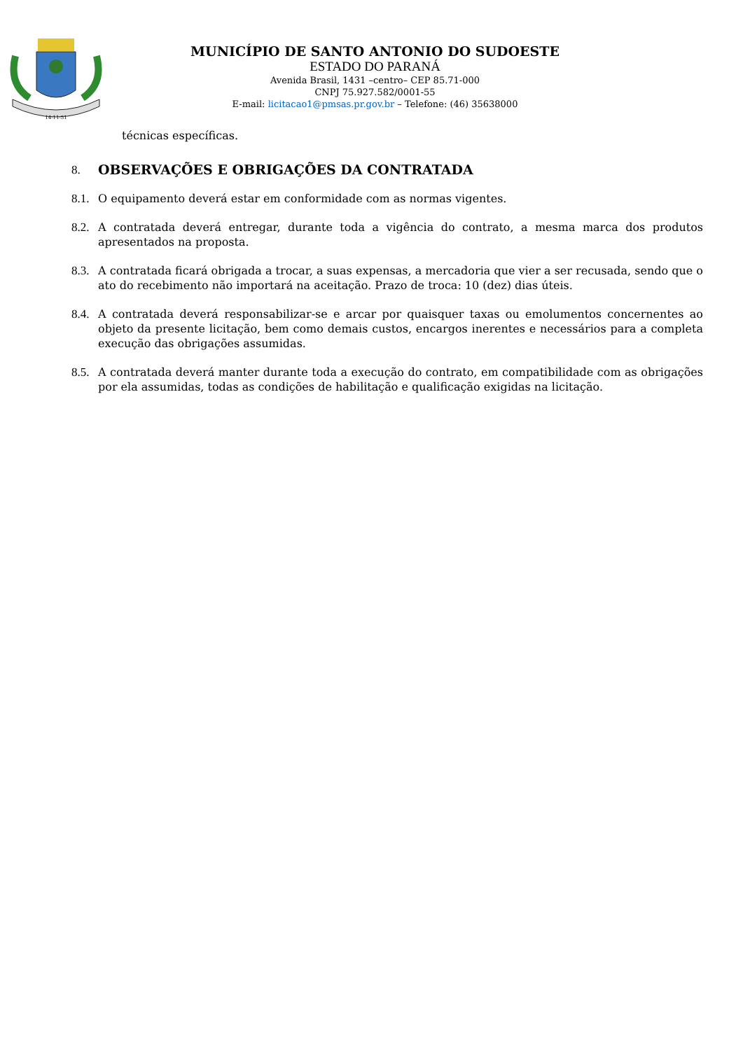14-11-51
MUNICÍPIO DE SANTO ANTONIO DO SUDOESTE
ESTADO DO PARANÁ
Avenida Brasil, 1431 –centro– CEP 85.71-000
CNPJ 75.927.582/0001-55
E-mail: licitacao1@pmsas.pr.gov.br – Telefone: (46) 35638000
técnicas específicas.
8. OBSERVAÇÕES E OBRIGAÇÕES DA CONTRATADA
8.1. O equipamento deverá estar em conformidade com as normas vigentes.
8.2. A contratada deverá entregar, durante toda a vigência do contrato, a mesma marca dos produtos apresentados na proposta.
8.3. A contratada ficará obrigada a trocar, a suas expensas, a mercadoria que vier a ser recusada, sendo que o ato do recebimento não importará na aceitação. Prazo de troca: 10 (dez) dias úteis.
8.4. A contratada deverá responsabilizar-se e arcar por quaisquer taxas ou emolumentos concernentes ao objeto da presente licitação, bem como demais custos, encargos inerentes e necessários para a completa execução das obrigações assumidas.
8.5. A contratada deverá manter durante toda a execução do contrato, em compatibilidade com as obrigações por ela assumidas, todas as condições de habilitação e qualificação exigidas na licitação.